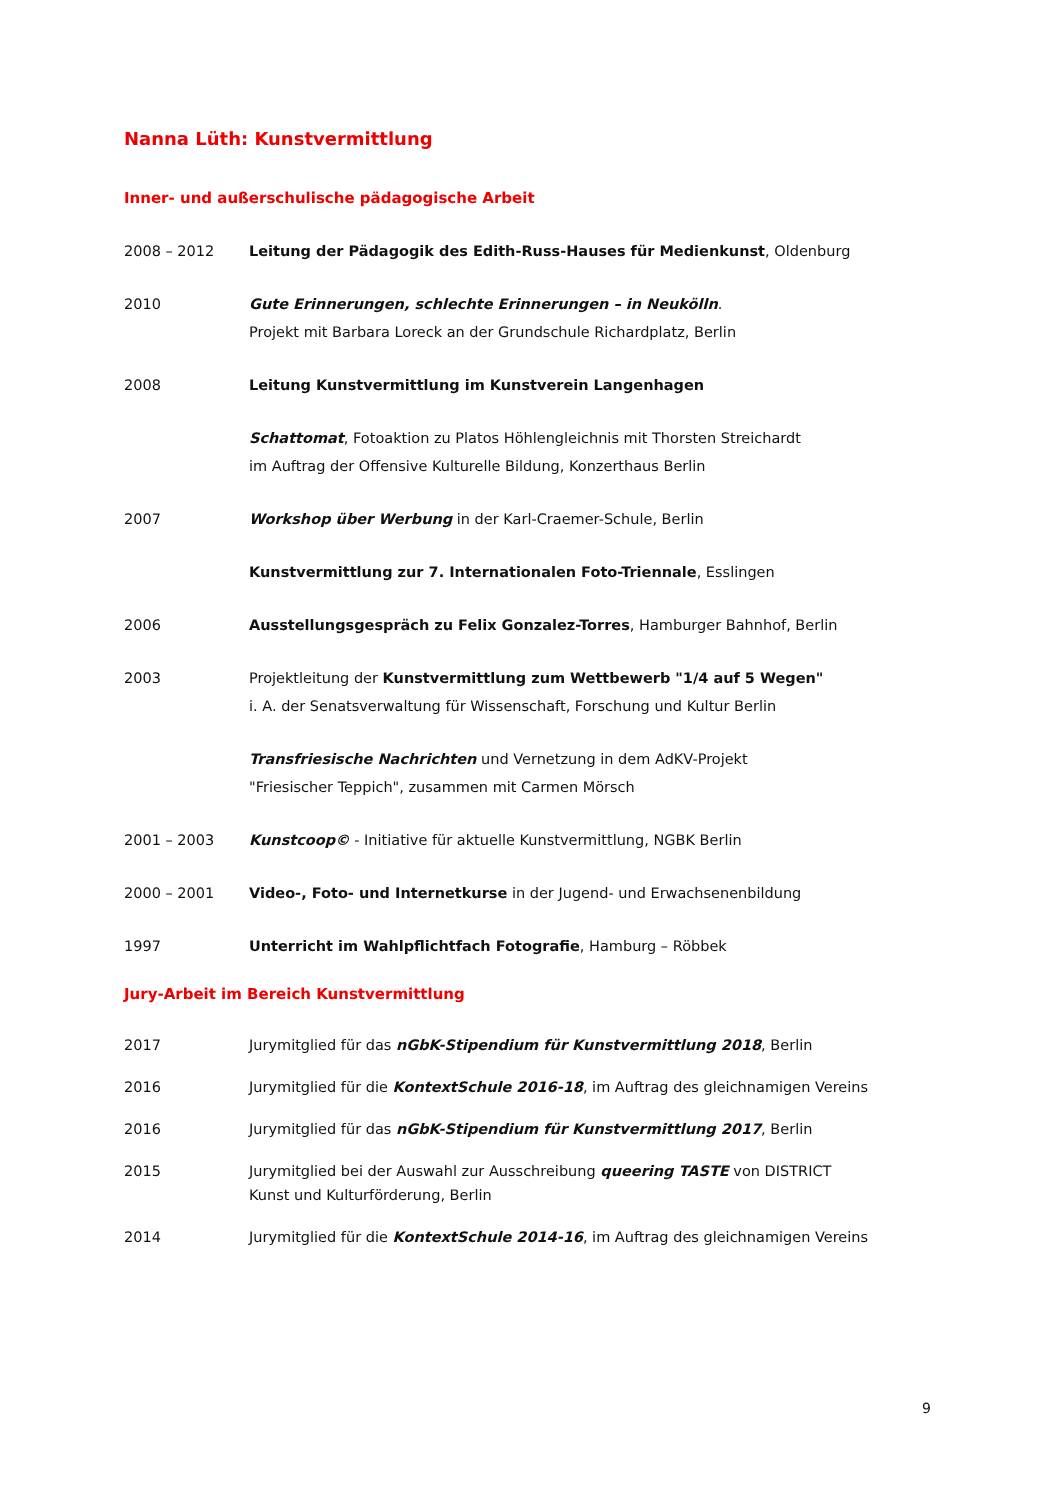Nanna Lüth: Kunstvermittlung
Inner- und außerschulische pädagogische Arbeit
2008 – 2012 Leitung der Pädagogik des Edith-Russ-Hauses für Medienkunst, Oldenburg
2010 Gute Erinnerungen, schlechte Erinnerungen – in Neukölln.
Projekt mit Barbara Loreck an der Grundschule Richardplatz, Berlin
2008 Leitung Kunstvermittlung im Kunstverein Langenhagen
Schattomat, Fotoaktion zu Platos Höhlengleichnis mit Thorsten Streichardt
im Auftrag der Offensive Kulturelle Bildung, Konzerthaus Berlin
2007 Workshop über Werbung in der Karl-Craemer-Schule, Berlin
Kunstvermittlung zur 7. Internationalen Foto-Triennale, Esslingen
2006 Ausstellungsgespräch zu Felix Gonzalez-Torres, Hamburger Bahnhof, Berlin
2003 Projektleitung der Kunstvermittlung zum Wettbewerb "1/4 auf 5 Wegen"
i. A. der Senatsverwaltung für Wissenschaft, Forschung und Kultur Berlin
Transfriesische Nachrichten und Vernetzung in dem AdKV-Projekt
"Friesischer Teppich", zusammen mit Carmen Mörsch
2001 – 2003 Kunstcoop© - Initiative für aktuelle Kunstvermittlung, NGBK Berlin
2000 – 2001 Video-, Foto- und Internetkurse in der Jugend- und Erwachsenenbildung
1997 Unterricht im Wahlpflichtfach Fotografie, Hamburg – Röbbek
Jury-Arbeit im Bereich Kunstvermittlung
2017 Jurymitglied für das nGbK-Stipendium für Kunstvermittlung 2018, Berlin
2016 Jurymitglied für die KontextSchule 2016-18, im Auftrag des gleichnamigen Vereins
2016 Jurymitglied für das nGbK-Stipendium für Kunstvermittlung 2017, Berlin
2015 Jurymitglied bei der Auswahl zur Ausschreibung queering TASTE von DISTRICT
Kunst und Kulturförderung, Berlin
2014 Jurymitglied für die KontextSchule 2014-16, im Auftrag des gleichnamigen Vereins
9